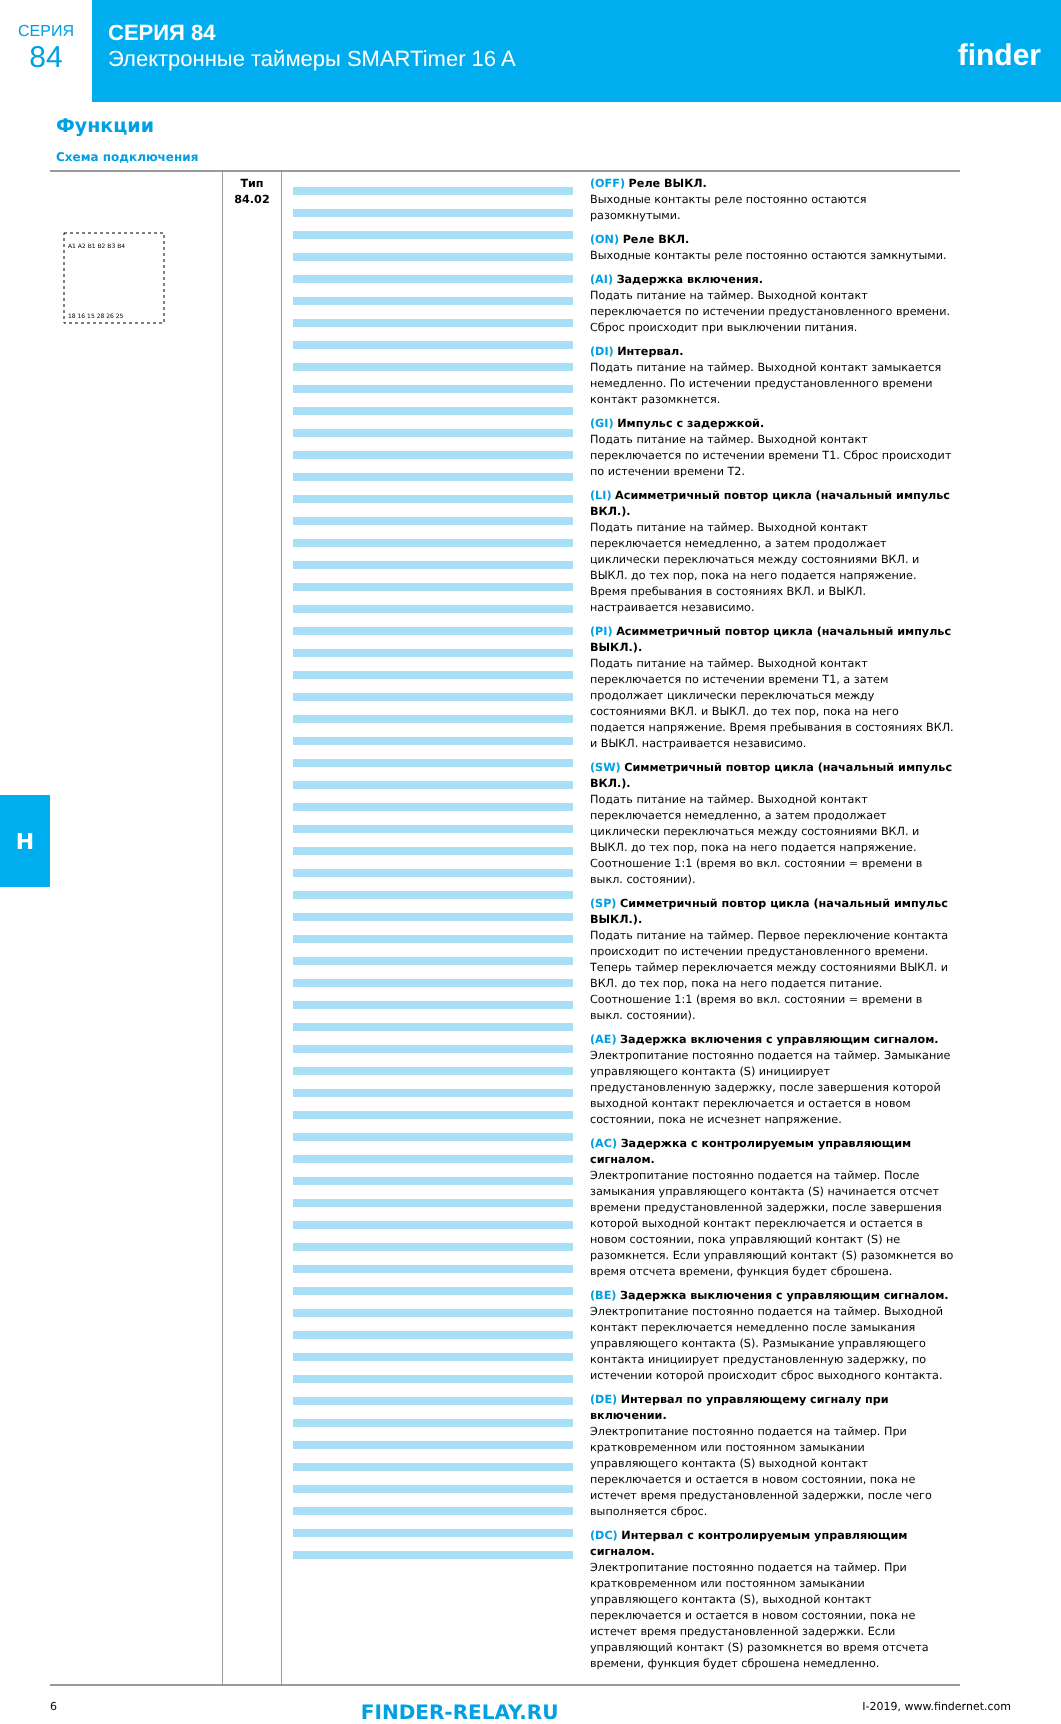СЕРИЯ
84
СЕРИЯ 84
Электронные таймеры SMARTimer 16 A
finder
Функции
Схема подключения
| A1 A2 B1 B2 B3 B4 18 16 15 28 26 25 | Тип 84.02 | | (OFF) Реле ВЫКЛ. Выходные контакты реле постоянно остаются разомкнутыми. (ON) Реле ВКЛ. Выходные контакты реле постоянно остаются замкнутыми. (AI) Задержка включения. Подать питание на таймер. Выходной контакт переключается по истечении предустановленного времени. Сброс происходит при выключении питания. (DI) Интервал. Подать питание на таймер. Выходной контакт замыкается немедленно. По истечении предустановленного времени контакт разомкнется. (GI) Импульс с задержкой. Подать питание на таймер. Выходной контакт переключается по истечении времени T1. Сброс происходит по истечении времени T2. (LI) Асимметричный повтор цикла (начальный импульс ВКЛ.). Подать питание на таймер. Выходной контакт переключается немедленно, а затем продолжает циклически переключаться между состояниями ВКЛ. и ВЫКЛ. до тех пор, пока на него подается напряжение. Время пребывания в состояниях ВКЛ. и ВЫКЛ. настраивается независимо. (PI) Асимметричный повтор цикла (начальный импульс ВЫКЛ.). Подать питание на таймер. Выходной контакт переключается по истечении времени T1, а затем продолжает циклически переключаться между состояниями ВКЛ. и ВЫКЛ. до тех пор, пока на него подается напряжение. Время пребывания в состояниях ВКЛ. и ВЫКЛ. настраивается независимо. (SW) Симметричный повтор цикла (начальный импульс ВКЛ.). Подать питание на таймер. Выходной контакт переключается немедленно, а затем продолжает циклически переключаться между состояниями ВКЛ. и ВЫКЛ. до тех пор, пока на него подается напряжение. Соотношение 1:1 (время во вкл. состоянии = времени в выкл. состоянии). (SP) Симметричный повтор цикла (начальный импульс ВЫКЛ.). Подать питание на таймер. Первое переключение контакта происходит по истечении предустановленного времени. Теперь таймер переключается между состояниями ВЫКЛ. и ВКЛ. до тех пор, пока на него подается питание. Соотношение 1:1 (время во вкл. состоянии = времени в выкл. состоянии). (AE) Задержка включения с управляющим сигналом. Электропитание постоянно подается на таймер. Замыкание управляющего контакта (S) инициирует предустановленную задержку, после завершения которой выходной контакт переключается и остается в новом состоянии, пока не исчезнет напряжение. (AC) Задержка с контролируемым управляющим сигналом. Электропитание постоянно подается на таймер. После замыкания управляющего контакта (S) начинается отсчет времени предустановленной задержки, после завершения которой выходной контакт переключается и остается в новом состоянии, пока управляющий контакт (S) не разомкнется. Если управляющий контакт (S) разомкнется во время отсчета времени, функция будет сброшена. (BE) Задержка выключения с управляющим сигналом. Электропитание постоянно подается на таймер. Выходной контакт переключается немедленно после замыкания управляющего контакта (S). Размыкание управляющего контакта инициирует предустановленную задержку, по истечении которой происходит сброс выходного контакта. (DE) Интервал по управляющему сигналу при включении. Электропитание постоянно подается на таймер. При кратковременном или постоянном замыкании управляющего контакта (S) выходной контакт переключается и остается в новом состоянии, пока не истечет время предустановленной задержки, после чего выполняется сброс. (DC) Интервал с контролируемым управляющим сигналом. Электропитание постоянно подается на таймер. При кратковременном или постоянном замыкании управляющего контакта (S), выходной контакт переключается и остается в новом состоянии, пока не истечет время предустановленной задержки. Если управляющий контакт (S) разомкнется во время отсчета времени, функция будет сброшена немедленно. |
H
6 FINDER-RELAY.RU I-2019, www.findernet.com